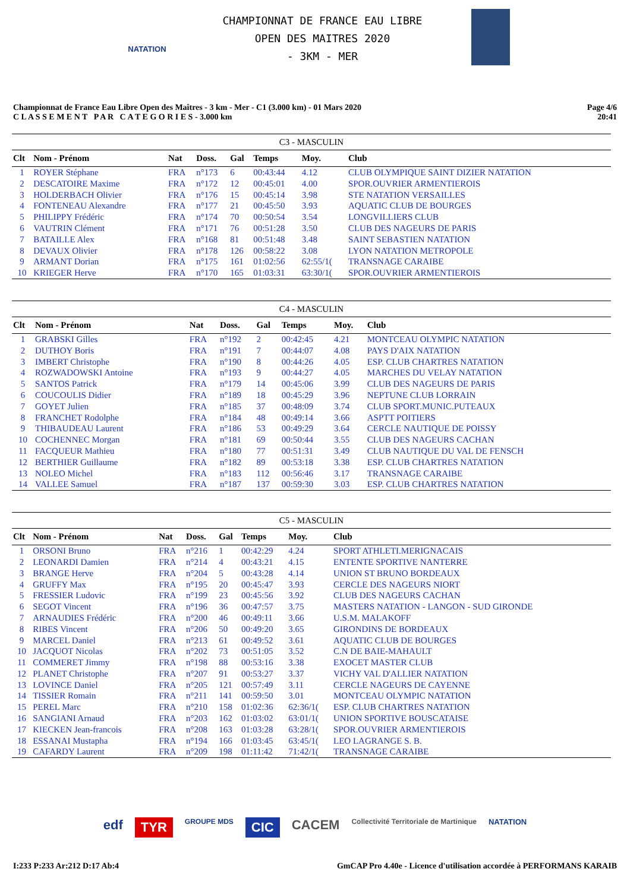NATATION
CHAMPIONNAT DE FRANCE EAU LIBRE
OPEN DES MAITRES 2020
- 3KM - MER
Championnat de France Eau Libre Open des Maîtres - 3 km - Mer - C1 (3.000 km) - 01 Mars 2020
C L A S S E M E N T P A R C A T E G O R I E S - 3.000 km
Page 4/6
20:41
| C3 - MASCULIN | | | | | | | |
| Clt | Nom - Prénom | Nat | Doss. | Gal | Temps | Moy. | Club |
| 1 | ROYER Stéphane | FRA | n°173 | 6 | 00:43:44 | 4.12 | CLUB OLYMPIQUE SAINT DIZIER NATATION |
| 2 | DESCATOIRE Maxime | FRA | n°172 | 12 | 00:45:01 | 4.00 | SPOR.OUVRIER ARMENTIEROIS |
| 3 | HOLDERBACH Olivier | FRA | n°176 | 15 | 00:45:14 | 3.98 | STE NATATION VERSAILLES |
| 4 | FONTENEAU Alexandre | FRA | n°177 | 21 | 00:45:50 | 3.93 | AQUATIC CLUB DE BOURGES |
| 5 | PHILIPPY Frédéric | FRA | n°174 | 70 | 00:50:54 | 3.54 | LONGVILLIERS CLUB |
| 6 | VAUTRIN Clément | FRA | n°171 | 76 | 00:51:28 | 3.50 | CLUB DES NAGEURS DE PARIS |
| 7 | BATAILLE Alex | FRA | n°168 | 81 | 00:51:48 | 3.48 | SAINT SEBASTIEN NATATION |
| 8 | DEVAUX Olivier | FRA | n°178 | 126 | 00:58:22 | 3.08 | LYON NATATION METROPOLE |
| 9 | ARMANT Dorian | FRA | n°175 | 161 | 01:02:56 | 62:55/1( | TRANSNAGE CARAIBE |
| 10 | KRIEGER Herve | FRA | n°170 | 165 | 01:03:31 | 63:30/1( | SPOR.OUVRIER ARMENTIEROIS |
| C4 - MASCULIN | | | | | | | |
| Clt | Nom - Prénom | Nat | Doss. | Gal | Temps | Moy. | Club |
| 1 | GRABSKI Gilles | FRA | n°192 | 2 | 00:42:45 | 4.21 | MONTCEAU OLYMPIC NATATION |
| 2 | DUTHOY Boris | FRA | n°191 | 7 | 00:44:07 | 4.08 | PAYS D'AIX NATATION |
| 3 | IMBERT Christophe | FRA | n°190 | 8 | 00:44:26 | 4.05 | ESP. CLUB CHARTRES NATATION |
| 4 | ROZWADOWSKI Antoine | FRA | n°193 | 9 | 00:44:27 | 4.05 | MARCHES DU VELAY NATATION |
| 5 | SANTOS Patrick | FRA | n°179 | 14 | 00:45:06 | 3.99 | CLUB DES NAGEURS DE PARIS |
| 6 | COUCOULIS Didier | FRA | n°189 | 18 | 00:45:29 | 3.96 | NEPTUNE CLUB LORRAIN |
| 7 | GOYET Julien | FRA | n°185 | 37 | 00:48:09 | 3.74 | CLUB SPORT.MUNIC.PUTEAUX |
| 8 | FRANCHET Rodolphe | FRA | n°184 | 48 | 00:49:14 | 3.66 | ASPTT POITIERS |
| 9 | THIBAUDEAU Laurent | FRA | n°186 | 53 | 00:49:29 | 3.64 | CERCLE NAUTIQUE DE POISSY |
| 10 | COCHENNEC Morgan | FRA | n°181 | 69 | 00:50:44 | 3.55 | CLUB DES NAGEURS CACHAN |
| 11 | FACQUEUR Mathieu | FRA | n°180 | 77 | 00:51:31 | 3.49 | CLUB NAUTIQUE DU VAL DE FENSCH |
| 12 | BERTHIER Guillaume | FRA | n°182 | 89 | 00:53:18 | 3.38 | ESP. CLUB CHARTRES NATATION |
| 13 | NOLEO Michel | FRA | n°183 | 112 | 00:56:46 | 3.17 | TRANSNAGE CARAIBE |
| 14 | VALLEE Samuel | FRA | n°187 | 137 | 00:59:30 | 3.03 | ESP. CLUB CHARTRES NATATION |
| C5 - MASCULIN | | | | | | | |
| Clt | Nom - Prénom | Nat | Doss. | Gal | Temps | Moy. | Club |
| 1 | ORSONI Bruno | FRA | n°216 | 1 | 00:42:29 | 4.24 | SPORT ATHLETI.MERIGNACAIS |
| 2 | LEONARDI Damien | FRA | n°214 | 4 | 00:43:21 | 4.15 | ENTENTE SPORTIVE NANTERRE |
| 3 | BRANGE Herve | FRA | n°204 | 5 | 00:43:28 | 4.14 | UNION ST BRUNO BORDEAUX |
| 4 | GRUFFY Max | FRA | n°195 | 20 | 00:45:47 | 3.93 | CERCLE DES NAGEURS NIORT |
| 5 | FRESSIER Ludovic | FRA | n°199 | 23 | 00:45:56 | 3.92 | CLUB DES NAGEURS CACHAN |
| 6 | SEGOT Vincent | FRA | n°196 | 36 | 00:47:57 | 3.75 | MASTERS NATATION - LANGON - SUD GIRONDE |
| 7 | ARNAUDIES Frédéric | FRA | n°200 | 46 | 00:49:11 | 3.66 | U.S.M. MALAKOFF |
| 8 | RIBES Vincent | FRA | n°206 | 50 | 00:49:20 | 3.65 | GIRONDINS DE BORDEAUX |
| 9 | MARCEL Daniel | FRA | n°213 | 61 | 00:49:52 | 3.61 | AQUATIC CLUB DE BOURGES |
| 10 | JACQUOT Nicolas | FRA | n°202 | 73 | 00:51:05 | 3.52 | C.N DE BAIE-MAHAULT |
| 11 | COMMERET Jimmy | FRA | n°198 | 88 | 00:53:16 | 3.38 | EXOCET MASTER CLUB |
| 12 | PLANET Christophe | FRA | n°207 | 91 | 00:53:27 | 3.37 | VICHY VAL D'ALLIER NATATION |
| 13 | LOVINCE Daniel | FRA | n°205 | 121 | 00:57:49 | 3.11 | CERCLE NAGEURS DE CAYENNE |
| 14 | TISSIER Romain | FRA | n°211 | 141 | 00:59:50 | 3.01 | MONTCEAU OLYMPIC NATATION |
| 15 | PEREL Marc | FRA | n°210 | 158 | 01:02:36 | 62:36/1( | ESP. CLUB CHARTRES NATATION |
| 16 | SANGIANI Arnaud | FRA | n°203 | 162 | 01:03:02 | 63:01/1( | UNION SPORTIVE BOUSCATAISE |
| 17 | KIECKEN Jean-francois | FRA | n°208 | 163 | 01:03:28 | 63:28/1( | SPOR.OUVRIER ARMENTIEROIS |
| 18 | ESSANAI Mustapha | FRA | n°194 | 166 | 01:03:45 | 63:45/1( | LEO LAGRANGE S. B. |
| 19 | CAFARDY Laurent | FRA | n°209 | 198 | 01:11:42 | 71:42/1( | TRANSNAGE CARAIBE |
edf TYR GROUPE MDS CIC CACEM Collectivité Territoriale de Martinique NATATION
I:233 P:233 Ar:212 D:17 Ab:4 GmCAP Pro 4.40e - Licence d'utilisation accordée à PERFORMANS KARAIB